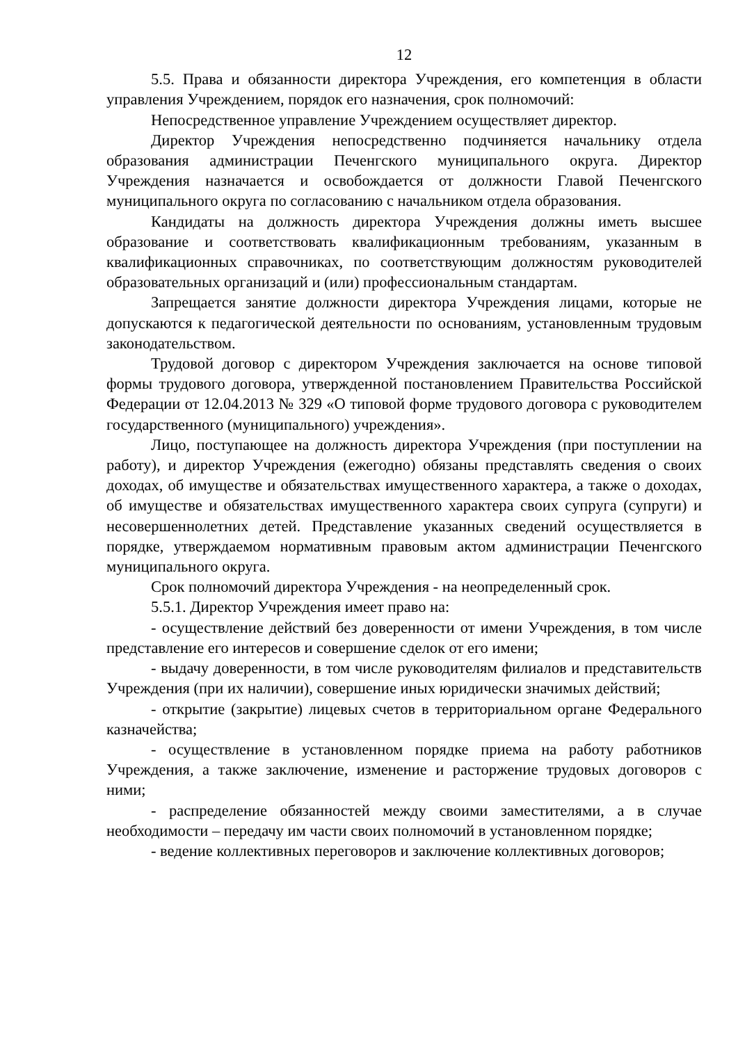12
5.5. Права и обязанности директора Учреждения, его компетенция в области управления Учреждением, порядок его назначения, срок полномочий:
Непосредственное управление Учреждением осуществляет директор.
Директор Учреждения непосредственно подчиняется начальнику отдела образования администрации Печенгского муниципального округа. Директор Учреждения назначается и освобождается от должности Главой Печенгского муниципального округа по согласованию с начальником отдела образования.
Кандидаты на должность директора Учреждения должны иметь высшее образование и соответствовать квалификационным требованиям, указанным в квалификационных справочниках, по соответствующим должностям руководителей образовательных организаций и (или) профессиональным стандартам.
Запрещается занятие должности директора Учреждения лицами, которые не допускаются к педагогической деятельности по основаниям, установленным трудовым законодательством.
Трудовой договор с директором Учреждения заключается на основе типовой формы трудового договора, утвержденной постановлением Правительства Российской Федерации от 12.04.2013 № 329 «О типовой форме трудового договора с руководителем государственного (муниципального) учреждения».
Лицо, поступающее на должность директора Учреждения (при поступлении на работу), и директор Учреждения (ежегодно) обязаны представлять сведения о своих доходах, об имуществе и обязательствах имущественного характера, а также о доходах, об имуществе и обязательствах имущественного характера своих супруга (супруги) и несовершеннолетних детей. Представление указанных сведений осуществляется в порядке, утверждаемом нормативным правовым актом администрации Печенгского муниципального округа.
Срок полномочий директора Учреждения - на неопределенный срок.
5.5.1. Директор Учреждения имеет право на:
- осуществление действий без доверенности от имени Учреждения, в том числе представление его интересов и совершение сделок от его имени;
- выдачу доверенности, в том числе руководителям филиалов и представительств Учреждения (при их наличии), совершение иных юридически значимых действий;
- открытие (закрытие) лицевых счетов в территориальном органе Федерального казначейства;
- осуществление в установленном порядке приема на работу работников Учреждения, а также заключение, изменение и расторжение трудовых договоров с ними;
- распределение обязанностей между своими заместителями, а в случае необходимости – передачу им части своих полномочий в установленном порядке;
- ведение коллективных переговоров и заключение коллективных договоров;